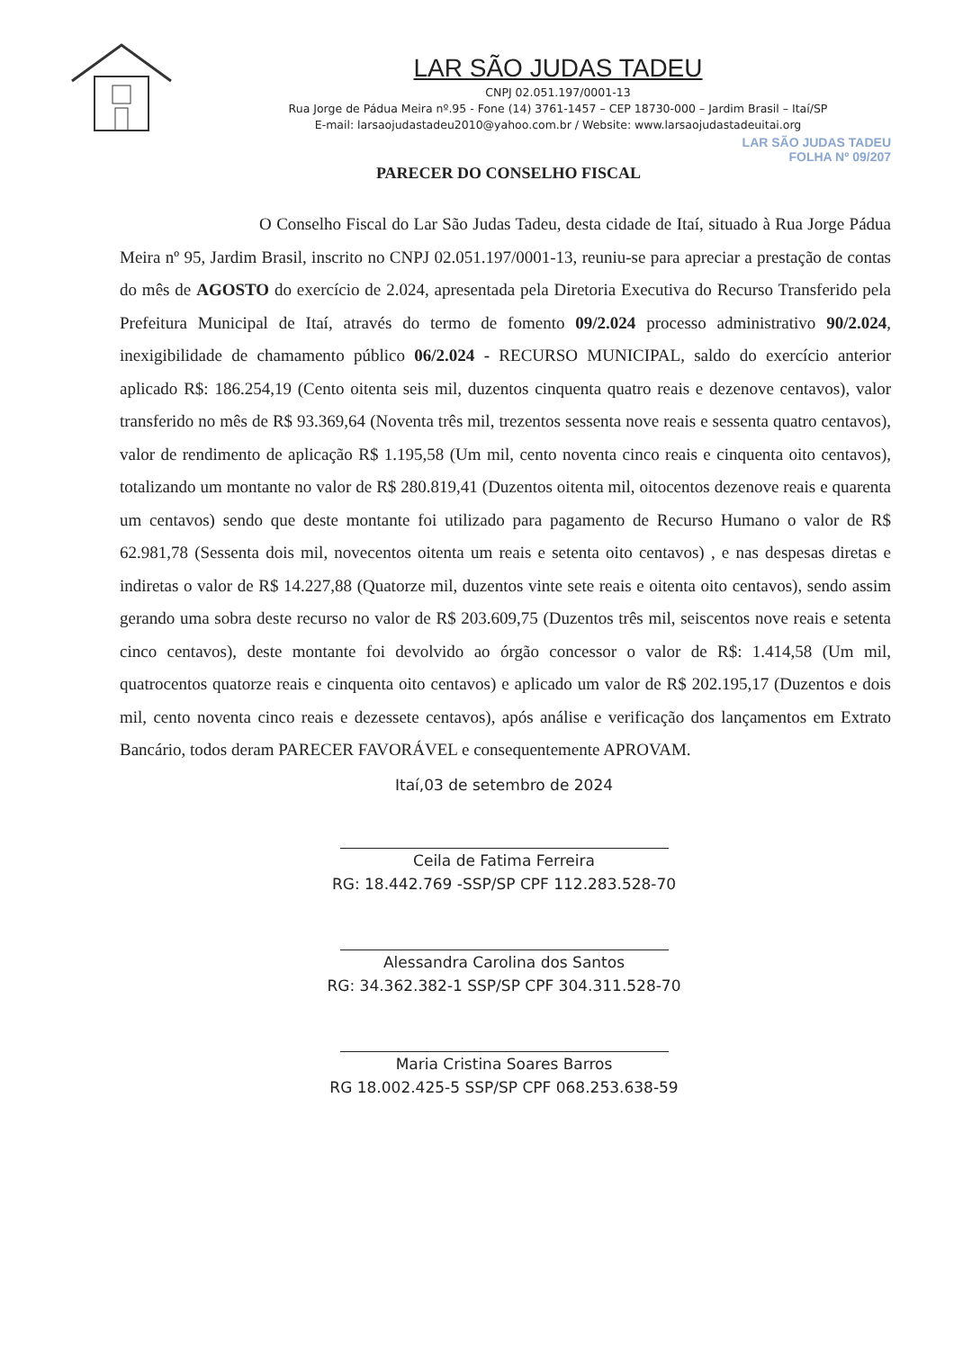LAR SÃO JUDAS TADEU
CNPJ 02.051.197/0001-13
Rua Jorge de Pádua Meira nº.95 - Fone (14) 3761-1457 – CEP 18730-000 – Jardim Brasil – Itaí/SP
E-mail: larsaojudastadeu2010@yahoo.com.br / Website: www.larsaojudastadeuitai.org
LAR SÃO JUDAS TADEU
FOLHA Nº 09/207
PARECER DO CONSELHO FISCAL
O Conselho Fiscal do Lar São Judas Tadeu, desta cidade de Itaí, situado à Rua Jorge Pádua Meira nº 95, Jardim Brasil, inscrito no CNPJ 02.051.197/0001-13, reuniu-se para apreciar a prestação de contas do mês de AGOSTO do exercício de 2.024, apresentada pela Diretoria Executiva do Recurso Transferido pela Prefeitura Municipal de Itaí, através do termo de fomento 09/2.024 processo administrativo 90/2.024, inexigibilidade de chamamento público 06/2.024 - RECURSO MUNICIPAL, saldo do exercício anterior aplicado R$: 186.254,19 (Cento oitenta seis mil, duzentos cinquenta quatro reais e dezenove centavos), valor transferido no mês de R$ 93.369,64 (Noventa três mil, trezentos sessenta nove reais e sessenta quatro centavos), valor de rendimento de aplicação R$ 1.195,58 (Um mil, cento noventa cinco reais e cinquenta oito centavos), totalizando um montante no valor de R$ 280.819,41 (Duzentos oitenta mil, oitocentos dezenove reais e quarenta um centavos) sendo que deste montante foi utilizado para pagamento de Recurso Humano o valor de R$ 62.981,78 (Sessenta dois mil, novecentos oitenta um reais e setenta oito centavos) , e nas despesas diretas e indiretas o valor de R$ 14.227,88 (Quatorze mil, duzentos vinte sete reais e oitenta oito centavos), sendo assim gerando uma sobra deste recurso no valor de R$ 203.609,75 (Duzentos três mil, seiscentos nove reais e setenta cinco centavos), deste montante foi devolvido ao órgão concessor o valor de R$: 1.414,58 (Um mil, quatrocentos quatorze reais e cinquenta oito centavos) e aplicado um valor de R$ 202.195,17 (Duzentos e dois mil, cento noventa cinco reais e dezessete centavos), após análise e verificação dos lançamentos em Extrato Bancário, todos deram PARECER FAVORÁVEL e consequentemente APROVAM.
Itaí,03 de setembro de 2024
Ceila de Fatima Ferreira
RG: 18.442.769 -SSP/SP CPF 112.283.528-70
Alessandra Carolina dos Santos
RG: 34.362.382-1 SSP/SP CPF 304.311.528-70
Maria Cristina Soares Barros
RG 18.002.425-5 SSP/SP CPF 068.253.638-59